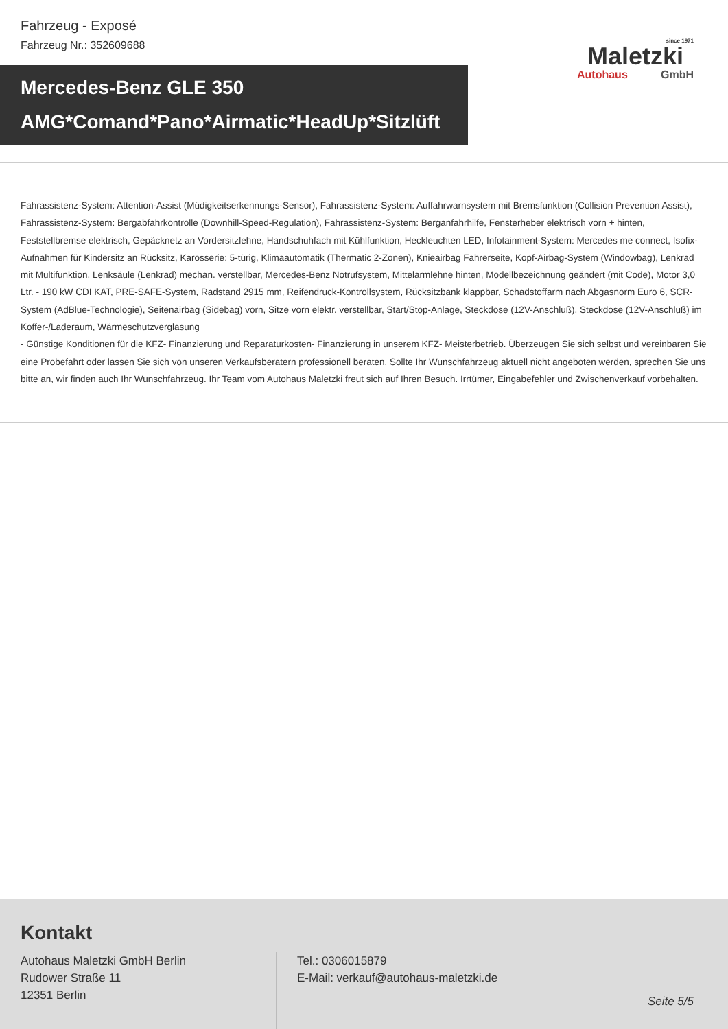Fahrzeug - Exposé
Fahrzeug Nr.: 352609688
since 1971
Maletzki
Autohaus GmbH
Mercedes-Benz GLE 350
AMG*Comand*Pano*Airmatic*HeadUp*Sitzlüft
Fahrassistenz-System: Attention-Assist (Müdigkeitserkennungs-Sensor), Fahrassistenz-System: Auffahrwarnsystem mit Bremsfunktion (Collision Prevention Assist), Fahrassistenz-System: Bergabfahrkontrolle (Downhill-Speed-Regulation), Fahrassistenz-System: Berganfahrhilfe, Fensterheber elektrisch vorn + hinten, Feststellbremse elektrisch, Gepäcknetz an Vordersitzlehne, Handschuhfach mit Kühlfunktion, Heckleuchten LED, Infotainment-System: Mercedes me connect, Isofix-Aufnahmen für Kindersitz an Rücksitz, Karosserie: 5-türig, Klimaautomatik (Thermatic 2-Zonen), Knieairbag Fahrerseite, Kopf-Airbag-System (Windowbag), Lenkrad mit Multifunktion, Lenksäule (Lenkrad) mechan. verstellbar, Mercedes-Benz Notrufsystem, Mittelarmlehne hinten, Modellbezeichnung geändert (mit Code), Motor 3,0 Ltr. - 190 kW CDI KAT, PRE-SAFE-System, Radstand 2915 mm, Reifendruck-Kontrollsystem, Rücksitzbank klappbar, Schadstoffarm nach Abgasnorm Euro 6, SCR-System (AdBlue-Technologie), Seitenairbag (Sidebag) vorn, Sitze vorn elektr. verstellbar, Start/Stop-Anlage, Steckdose (12V-Anschluß), Steckdose (12V-Anschluß) im Koffer-/Laderaum, Wärmeschutzverglasung
- Günstige Konditionen für die KFZ- Finanzierung und Reparaturkosten- Finanzierung in unserem KFZ- Meisterbetrieb. Überzeugen Sie sich selbst und vereinbaren Sie eine Probefahrt oder lassen Sie sich von unseren Verkaufsberatern professionell beraten. Sollte Ihr Wunschfahrzeug aktuell nicht angeboten werden, sprechen Sie uns bitte an, wir finden auch Ihr Wunschfahrzeug. Ihr Team vom Autohaus Maletzki freut sich auf Ihren Besuch. Irrtümer, Eingabefehler und Zwischenverkauf vorbehalten.
Kontakt
Autohaus Maletzki GmbH Berlin
Rudower Straße 11
12351 Berlin
Tel.: 0306015879
E-Mail: verkauf@autohaus-maletzki.de
Seite 5/5